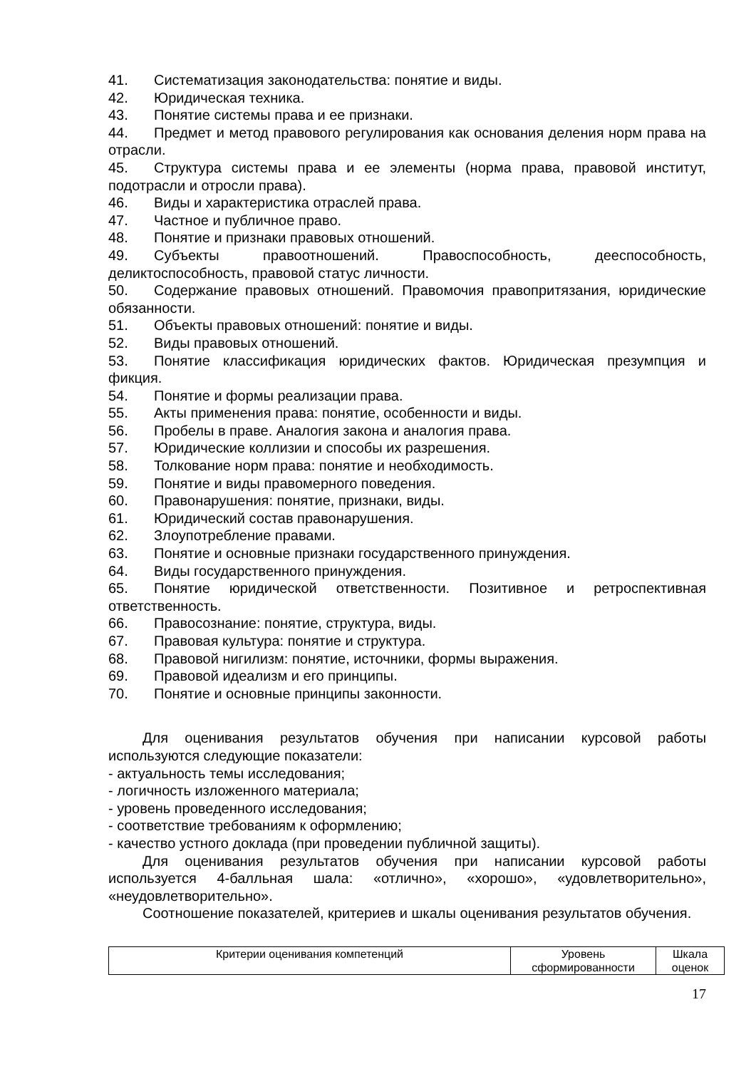41. Систематизация законодательства: понятие и виды.
42. Юридическая техника.
43. Понятие системы права и ее признаки.
44. Предмет и метод правового регулирования как основания деления норм права на отрасли.
45. Структура системы права и ее элементы (норма права, правовой институт, подотрасли и отросли права).
46. Виды и характеристика отраслей права.
47. Частное и публичное право.
48. Понятие и признаки правовых отношений.
49. Субъекты правоотношений. Правоспособность, дееспособность, деликтоспособность, правовой статус личности.
50. Содержание правовых отношений. Правомочия правопритязания, юридические обязанности.
51. Объекты правовых отношений: понятие и виды.
52. Виды правовых отношений.
53. Понятие классификация юридических фактов. Юридическая презумпция и фикция.
54. Понятие и формы реализации права.
55. Акты применения права: понятие, особенности и виды.
56. Пробелы в праве. Аналогия закона и аналогия права.
57. Юридические коллизии и способы их разрешения.
58. Толкование норм права: понятие и необходимость.
59. Понятие и виды правомерного поведения.
60. Правонарушения: понятие, признаки, виды.
61. Юридический состав правонарушения.
62. Злоупотребление правами.
63. Понятие и основные признаки государственного принуждения.
64. Виды государственного принуждения.
65. Понятие юридической ответственности. Позитивное и ретроспективная ответственность.
66. Правосознание: понятие, структура, виды.
67. Правовая культура: понятие и структура.
68. Правовой нигилизм: понятие, источники, формы выражения.
69. Правовой идеализм и его принципы.
70. Понятие и основные принципы законности.
Для оценивания результатов обучения при написании курсовой работы используются следующие показатели:
- актуальность темы исследования;
- логичность изложенного материала;
- уровень проведенного исследования;
- соответствие требованиям к оформлению;
- качество устного доклада (при проведении публичной защиты).
Для оценивания результатов обучения при написании курсовой работы используется 4-балльная шала: «отлично», «хорошо», «удовлетворительно», «неудовлетворительно».
Соотношение показателей, критериев и шкалы оценивания результатов обучения.
| Критерии оценивания компетенций | Уровень сформированности | Шкала оценок |
17